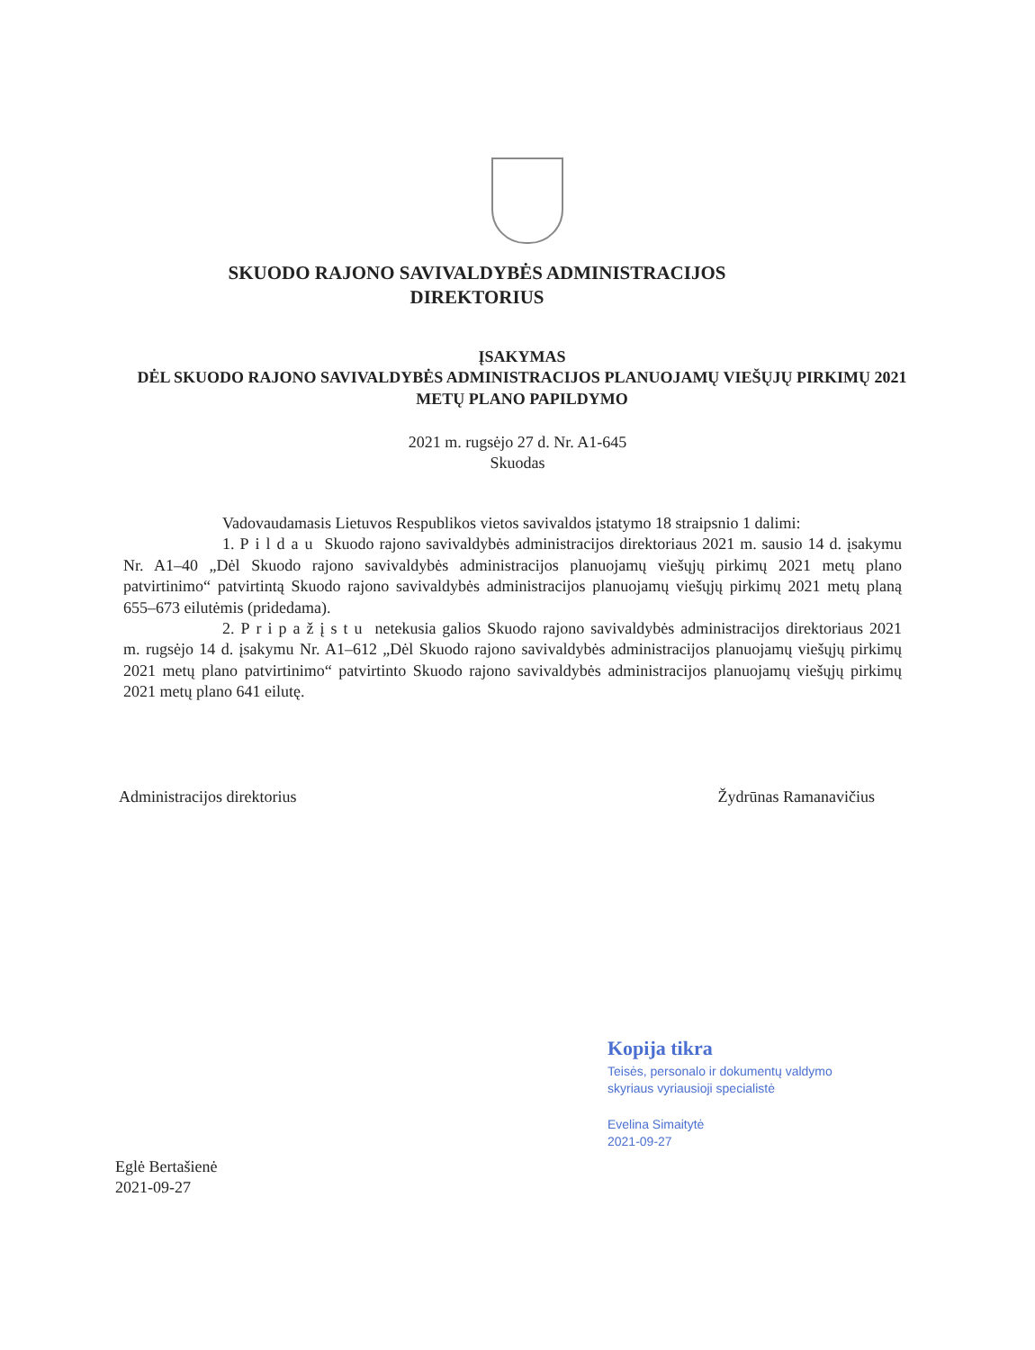SKUODO RAJONO SAVIVALDYBĖS ADMINISTRACIJOS
DIREKTORIUS
ĮSAKYMAS
DĖL SKUODO RAJONO SAVIVALDYBĖS ADMINISTRACIJOS PLANUOJAMŲ VIEŠŲJŲ PIRKIMŲ 2021 METŲ PLANO PAPILDYMO
2021 m. rugsėjo 27 d. Nr. A1-645
Skuodas
Vadovaudamasis Lietuvos Respublikos vietos savivaldos įstatymo 18 straipsnio 1 dalimi:
1. Pildau Skuodo rajono savivaldybės administracijos direktoriaus 2021 m. sausio 14 d. įsakymu Nr. A1–40 „Dėl Skuodo rajono savivaldybės administracijos planuojamų viešųjų pirkimų 2021 metų plano patvirtinimo“ patvirtintą Skuodo rajono savivaldybės administracijos planuojamų viešųjų pirkimų 2021 metų planą 655–673 eilutėmis (pridedama).
2. Pripažįstu netekusia galios Skuodo rajono savivaldybės administracijos direktoriaus 2021 m. rugsėjo 14 d. įsakymu Nr. A1–612 „Dėl Skuodo rajono savivaldybės administracijos planuojamų viešųjų pirkimų 2021 metų plano patvirtinimo“ patvirtinto Skuodo rajono savivaldybės administracijos planuojamų viešųjų pirkimų 2021 metų plano 641 eilutę.
Administracijos direktorius Žydrūnas Ramanavičius
Kopija tikra
Teisės, personalo ir dokumentų valdymo
skyriaus vyriausioji specialistė
Evelina Simaitytė
2021-09-27
Eglė Bertašienė
2021-09-27